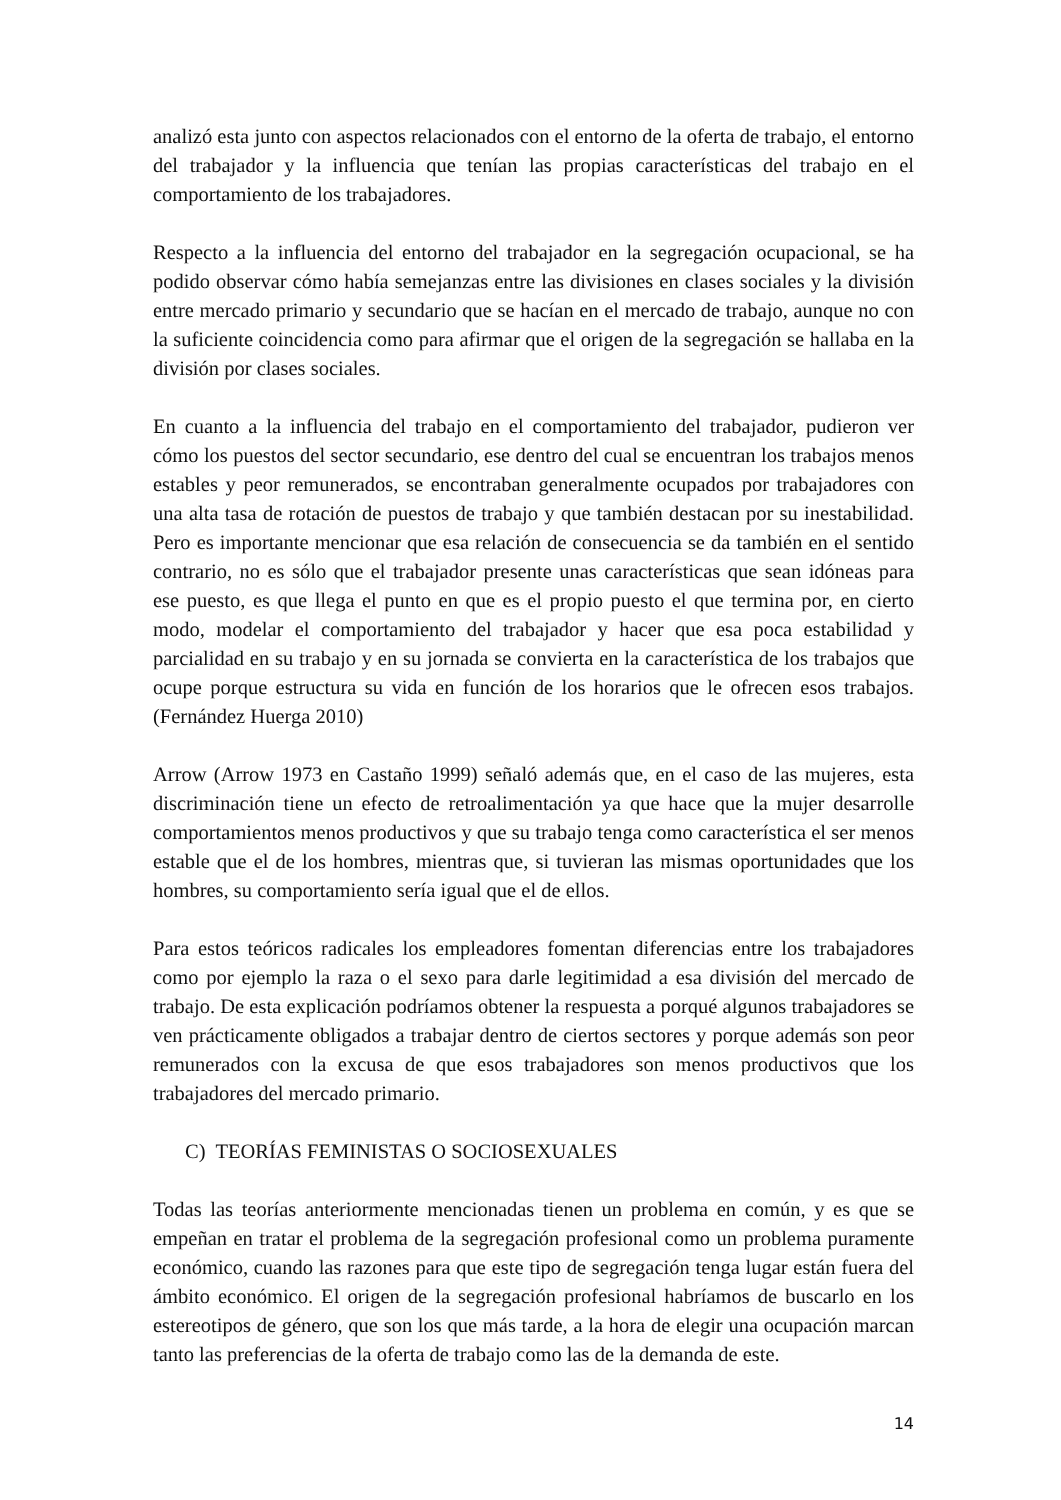analizó esta junto con aspectos relacionados con el entorno de la oferta de trabajo, el entorno del trabajador y la influencia que tenían las propias características del trabajo en el comportamiento de los trabajadores.
Respecto a la influencia del entorno del trabajador en la segregación ocupacional, se ha podido observar cómo había semejanzas entre las divisiones en clases sociales y la división entre mercado primario y secundario que se hacían en el mercado de trabajo, aunque no con la suficiente coincidencia como para afirmar que el origen de la segregación se hallaba en la división por clases sociales.
En cuanto a la influencia del trabajo en el comportamiento del trabajador, pudieron ver cómo los puestos del sector secundario, ese dentro del cual se encuentran los trabajos menos estables y peor remunerados, se encontraban generalmente ocupados por trabajadores con una alta tasa de rotación de puestos de trabajo y que también destacan por su inestabilidad. Pero es importante mencionar que esa relación de consecuencia se da también en el sentido contrario, no es sólo que el trabajador presente unas características que sean idóneas para ese puesto, es que llega el punto en que es el propio puesto el que termina por, en cierto modo, modelar el comportamiento del trabajador y hacer que esa poca estabilidad y parcialidad en su trabajo y en su jornada se convierta en la característica de los trabajos que ocupe porque estructura su vida en función de los horarios que le ofrecen esos trabajos. (Fernández Huerga 2010)
Arrow (Arrow 1973 en Castaño 1999) señaló además que, en el caso de las mujeres, esta discriminación tiene un efecto de retroalimentación ya que hace que la mujer desarrolle comportamientos menos productivos y que su trabajo tenga como característica el ser menos estable que el de los hombres, mientras que, si tuvieran las mismas oportunidades que los hombres, su comportamiento sería igual que el de ellos.
Para estos teóricos radicales los empleadores fomentan diferencias entre los trabajadores como por ejemplo la raza o el sexo para darle legitimidad a esa división del mercado de trabajo. De esta explicación podríamos obtener la respuesta a porqué algunos trabajadores se ven prácticamente obligados a trabajar dentro de ciertos sectores y porque además son peor remunerados con la excusa de que esos trabajadores son menos productivos que los trabajadores del mercado primario.
C) TEORÍAS FEMINISTAS O SOCIOSEXUALES
Todas las teorías anteriormente mencionadas tienen un problema en común, y es que se empeñan en tratar el problema de la segregación profesional como un problema puramente económico, cuando las razones para que este tipo de segregación tenga lugar están fuera del ámbito económico. El origen de la segregación profesional habríamos de buscarlo en los estereotipos de género, que son los que más tarde, a la hora de elegir una ocupación marcan tanto las preferencias de la oferta de trabajo como las de la demanda de este.
14